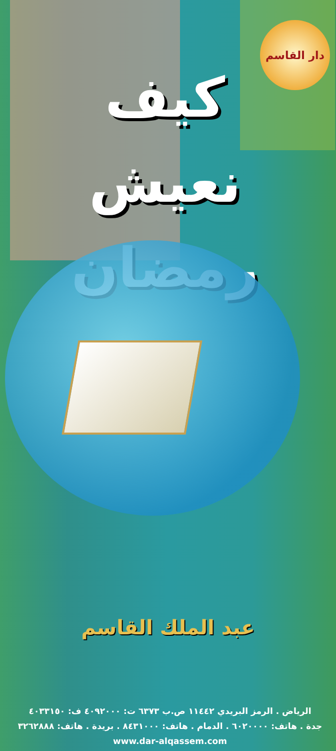دار القاسم
كيف
نعيش
رمضان
عبد الملك القاسم
الرياض . الرمز البريدي ١١٤٤٢ ص.ب ٦٣٧٣ ت: ٤٠٩٢٠٠٠ ف: ٤٠٣٣١٥٠
جدة . هاتف: ٦٠٢٠٠٠٠ . الدمام . هاتف: ٨٤٣١٠٠٠ . بريدة . هاتف: ٣٢٦٢٨٨٨
www.dar-alqassem.com